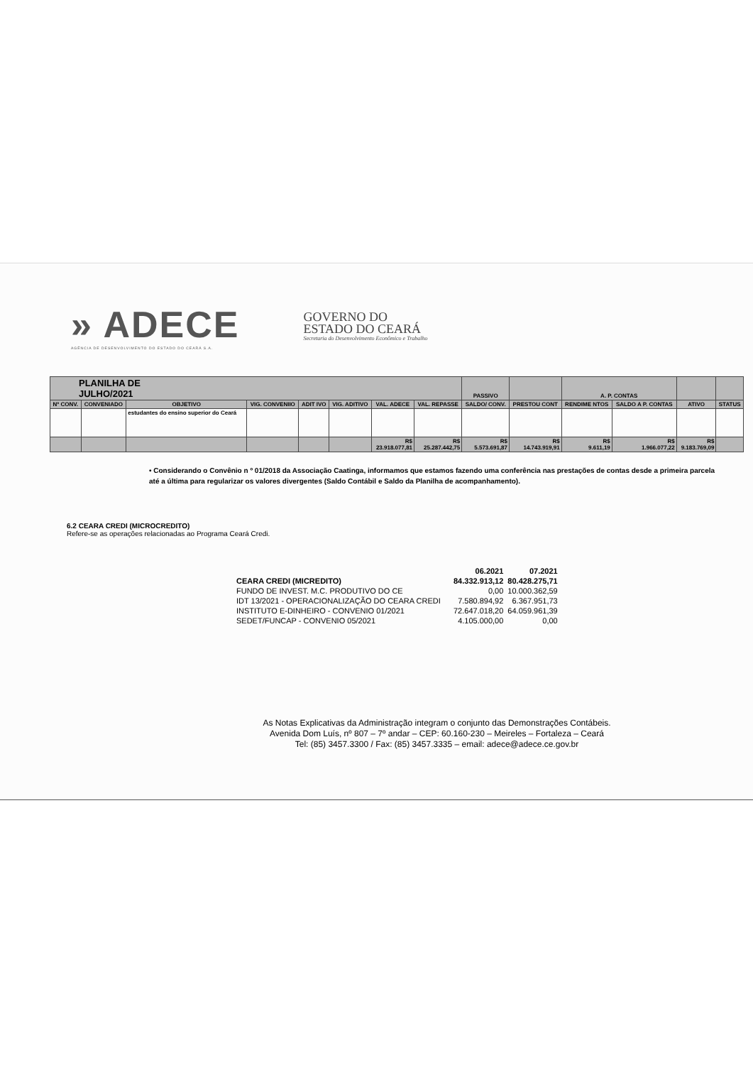» ADECE
AGÊNCIA DE DESENVOLVIMENTO DO ESTADO DO CEARÁ S.A.
GOVERNO DO
ESTADO DO CEARÁ
Secretaria do Desenvolvimento Econômico e Trabalho
| PLANILHA DE JULHO/2021 | | | | | | | | PASSIVO | | A. P. CONTAS | | | |
| Nº CONV. | CONVENIADO | OBJETIVO | VIG. CONVENIIO | ADIT IVO | VIG. ADITIVO | VAL. ADECE | VAL. REPASSE | SALDO/ CONV. | PRESTOU CONT | RENDIME NTOS | SALDO A P. CONTAS | ATIVO | STATUS |
| | | estudantes do ensino superior do Ceará | | | | | | | | | | | |
| | | | | | | R$ 23.918.077,81 | R$ 25.287.442,75 | R$ 5.573.691,87 | R$ 14.743.919,91 | R$ 9.611,19 | R$ 1.966.077,22 | R$ 9.183.769,09 | |
• Considerando o Convênio n º 01/2018 da Associação Caatinga, informamos que estamos fazendo uma conferência nas prestações de contas desde a primeira parcela até a última para regularizar os valores divergentes (Saldo Contábil e Saldo da Planilha de acompanhamento).
6.2 CEARA CREDI (MICROCREDITO)
Refere-se as operações relacionadas ao Programa Ceará Credi.
| | 06.2021 | 07.2021 |
| CEARA CREDI (MICREDITO) | 84.332.913,12 | 80.428.275,71 |
| FUNDO DE INVEST. M.C. PRODUTIVO DO CE | 0,00 | 10.000.362,59 |
| IDT 13/2021 - OPERACIONALIZAÇÃO DO CEARA CREDI | 7.580.894,92 | 6.367.951,73 |
| INSTITUTO E-DINHEIRO - CONVENIO 01/2021 | 72.647.018,20 | 64.059.961,39 |
| SEDET/FUNCAP - CONVENIO 05/2021 | 4.105.000,00 | 0,00 |
As Notas Explicativas da Administração integram o conjunto das Demonstrações Contábeis.
Avenida Dom Luís, nº 807 – 7º andar – CEP: 60.160-230 – Meireles – Fortaleza – Ceará
Tel: (85) 3457.3300 / Fax: (85) 3457.3335 – email: adece@adece.ce.gov.br